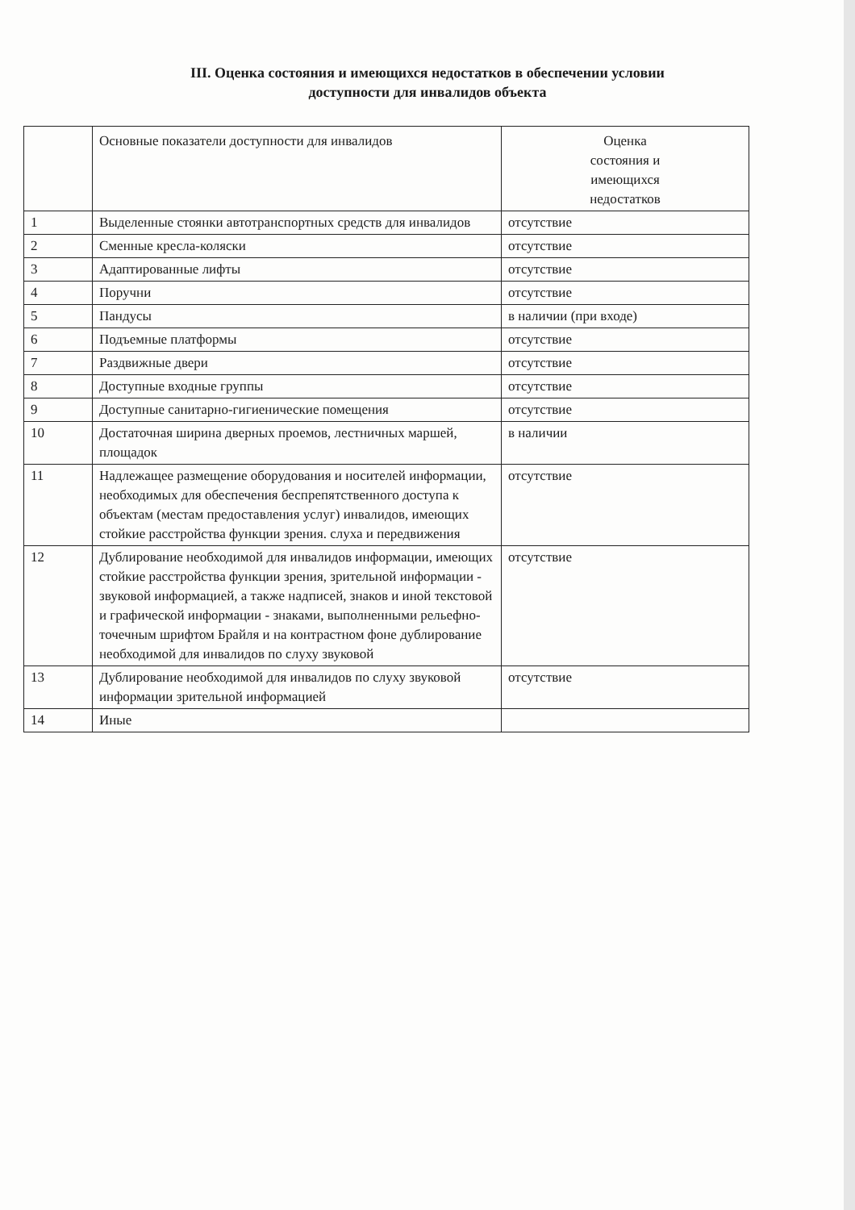III. Оценка состояния и имеющихся недостатков в обеспечении условии
доступности для инвалидов объекта
| | Основные показатели доступности для инвалидов | Оценка состояния и имеющихся недостатков |
| --- | --- | --- |
| 1 | Выделенные стоянки автотранспортных средств для инвалидов | отсутствие |
| 2 | Сменные кресла-коляски | отсутствие |
| 3 | Адаптированные лифты | отсутствие |
| 4 | Поручни | отсутствие |
| 5 | Пандусы | в наличии (при входе) |
| 6 | Подъемные платформы | отсутствие |
| 7 | Раздвижные двери | отсутствие |
| 8 | Доступные входные группы | отсутствие |
| 9 | Доступные санитарно-гигиенические помещения | отсутствие |
| 10 | Достаточная ширина дверных проемов, лестничных маршей, площадок | в наличии |
| 11 | Надлежащее размещение оборудования и носителей информации, необходимых для обеспечения беспрепятственного доступа к объектам (местам предоставления услуг) инвалидов, имеющих стойкие расстройства функции зрения. слуха и передвижения | отсутствие |
| 12 | Дублирование необходимой для инвалидов информации, имеющих стойкие расстройства функции зрения, зрительной информации - звуковой информацией, а также надписей, знаков и иной текстовой и графической информации - знаками, выполненными рельефно-точечным шрифтом Брайля и на контрастном фоне дублирование необходимой для инвалидов по слуху звуковой | отсутствие |
| 13 | Дублирование необходимой для инвалидов по слуху звуковой информации зрительной информацией | отсутствие |
| 14 | Иные | |